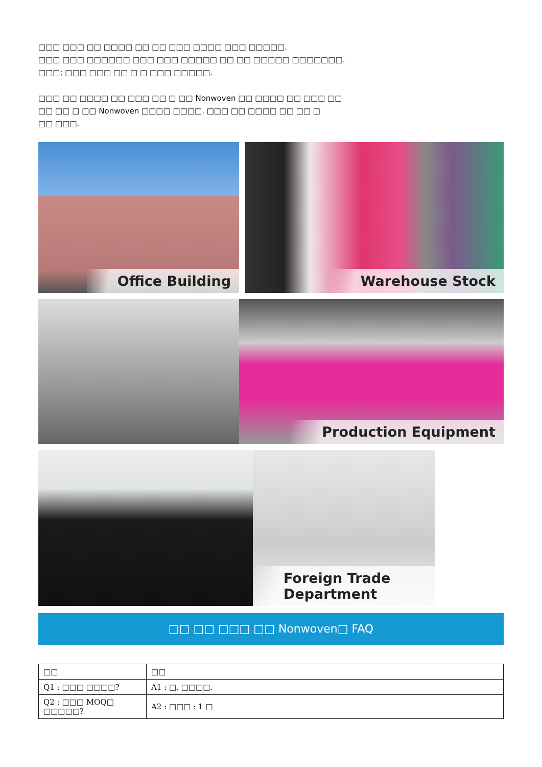□□□ □□□ □□ □□□□ □□ □□ □□□ □□□□ □□□ □□□□□.
□□□ □□□ □□□□□□ □□□ □□□ □□□□□ □□ □□ □□□□□ □□□□□□□.
□□□; □□□ □□□ □□ □ □ □□□ □□□□□.
□□□ □□ □□□□ □□ □□□ □□ □ □□ Nonwoven □□ □□□□ □□ □□□ □□
□□ □□ □ □□ Nonwoven □□□□ □□□□. □□□ □□ □□□□ □□ □□ □
□□ □□□.
Office Building Warehouse Stock
Production Equipment
Foreign Trade Department
□□ □□ □□□ □□ Nonwoven□ FAQ
| □□ | □□ |
| --- | --- |
| Q1 : □□□ □□□□? | A1 : □, □□□□. |
| Q2 : □□□ MOQ□ □□□□□? | A2 : □□□ : 1 □ |